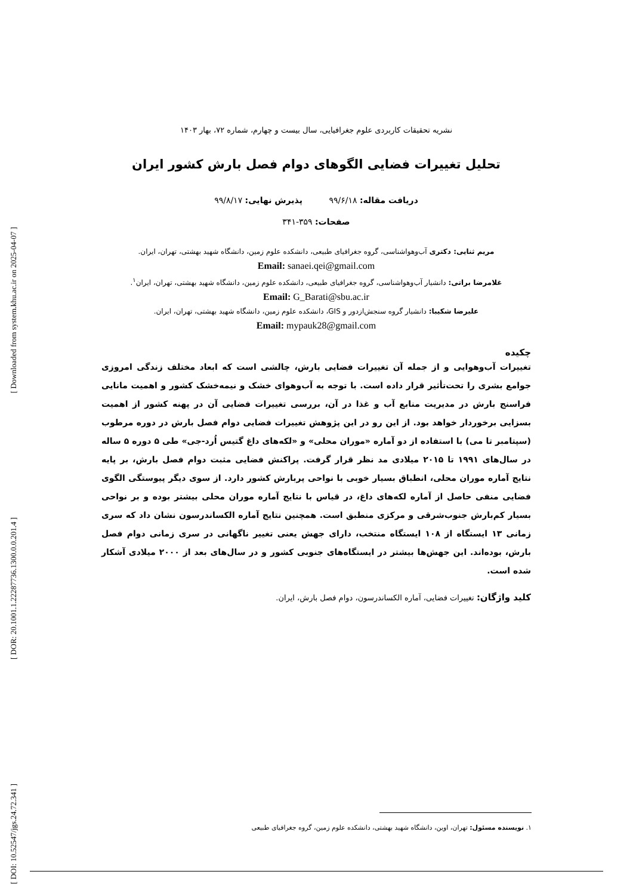[ Downloaded from system.khu.ac.ir on 2025-04-07 ]
[ DOR: 20.1001.1.22287736.1300.0.0.201.4 ]
[ DOI: 10.52547/jgs.24.72.341 ]
نشریه تحقیقات کاربردی علوم جغرافیایی، سال بیست و چهارم، شماره ۷۲، بهار ۱۴۰۳
تحلیل تغییرات فضایی الگوهای دوام فصل بارش کشور ایران
دریافت مقاله: ۹۹/۶/۱۸ پذیرش نهایی: ۹۹/۸/۱۷
صفحات: ۳۵۹-۳۴۱
مریم ثنایی: دکتری آب‌وهواشناسی، گروه جغرافیای طبیعی، دانشکده علوم زمین، دانشگاه شهید بهشتی، تهران، ایران.
Email: sanaei.qei@gmail.com
غلامرضا براتی: دانشیار آب‌وهواشناسی، گروه جغرافیای طبیعی، دانشکده علوم زمین، دانشگاه شهید بهشتی، تهران، ایران<sup>۱</sup>.
Email: G_Barati@sbu.ac.ir
علیرضا شکیبا: دانشیار گروه سنجش‌ازدور و GIS، دانشکده علوم زمین، دانشگاه شهید بهشتی، تهران، ایران.
Email: mypauk28@gmail.com
چکیده
تغییرات آب‌وهوایی و از جمله آن تغییرات فضایی بارش، چالشی است که ابعاد مختلف زندگی امروزی جوامع بشری را تحت‌تأثیر قرار داده است. با توجه به آب‌وهوای خشک و نیمه‌خشک کشور و اهمیت مانایی فراسنج بارش در مدیریت منابع آب و غذا در آن، بررسی تغییرات فضایی آن در پهنه کشور از اهمیت بسزایی برخوردار خواهد بود. از این رو در این پژوهش تغییرات فضایی دوام فصل بارش در دوره مرطوب (سپتامبر تا می) با استفاده از دو آماره «موران محلی» و «لکه‌های داغ گتیس اُرد-جی» طی ۵ دوره ۵ ساله در سال‌های ۱۹۹۱ تا ۲۰۱۵ میلادی مد نظر قرار گرفت. پراکنش فضایی مثبت دوام فصل بارش، بر پایه نتایج آماره موران محلی، انطباق بسیار خوبی با نواحی پربارش کشور دارد. از سوی دیگر پیوستگی الگوی فضایی منفی حاصل از آماره لکه‌های داغ، در قیاس با نتایج آماره موران محلی بیشتر بوده و بر نواحی بسیار کم‌بارش جنوب‌شرقی و مرکزی منطبق است. همچنین نتایج آماره الکساندرسون نشان داد که سری زمانی ۱۳ ایستگاه از ۱۰۸ ایستگاه منتخب، دارای جهش یعنی تغییر ناگهانی در سری زمانی دوام فصل بارش، بوده‌اند. این جهش‌ها بیشتر در ایستگاه‌های جنوبی کشور و در سال‌های بعد از ۲۰۰۰ میلادی آشکار شده است.
کلید واژگان: تغییرات فضایی، آماره الکساندرسون، دوام فصل بارش، ایران.
۱. نویسنده مسئول: تهران، اوین، دانشگاه شهید بهشتی، دانشکده علوم زمین، گروه جغرافیای طبیعی